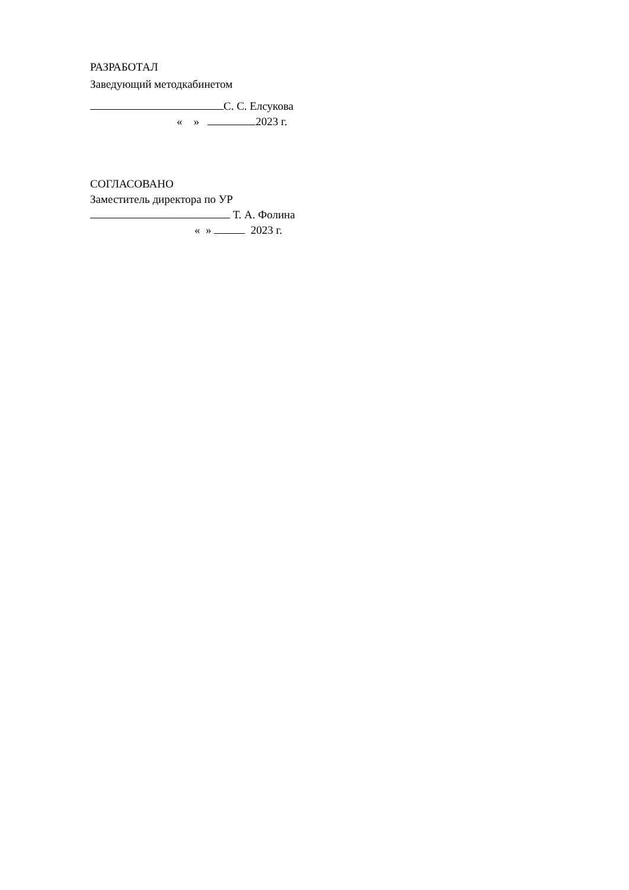РАЗРАБОТАЛ
Заведующий методкабинетом
С. С. Елсукова
« » 2023 г.
СОГЛАСОВАНО
Заместитель директора по УР
Т. А. Фолина
« » 2023 г.